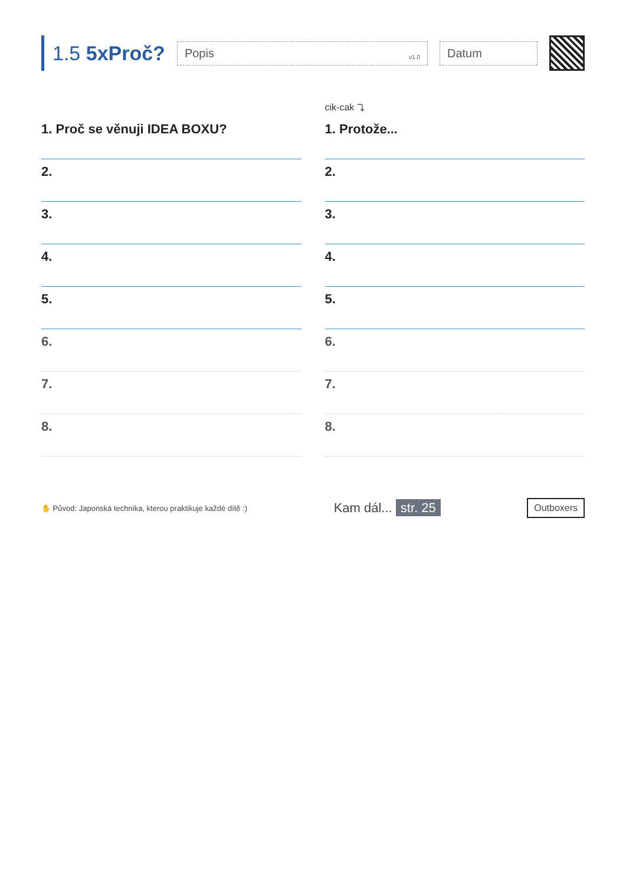1.5 5xProč?
Popis v1.0
Datum
1. Proč se věnuji IDEA BOXU?
2.
3.
4.
5.
6.
7.
8.
cik-cak ⤵
1. Protože...
2.
3.
4.
5.
6.
7.
8.
✋ Původ: Japonská technika, kterou praktikuje každé dítě :)
Kam dál... str. 25
Outboxers